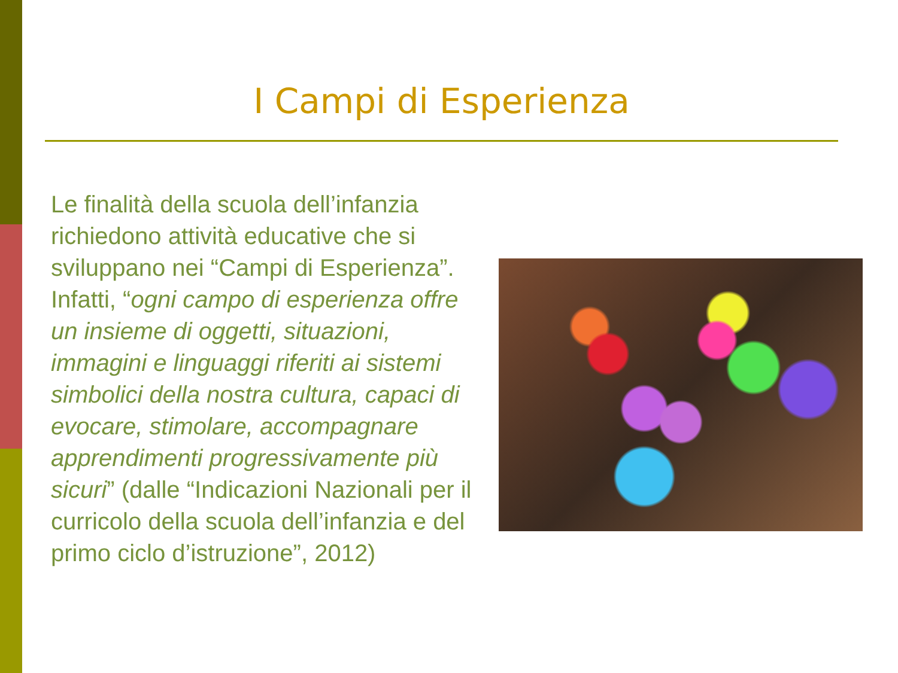I Campi di Esperienza
Le finalità della scuola dell’infanzia richiedono attività educative che si sviluppano nei “Campi di Esperienza”. Infatti, “ogni campo di esperienza offre un insieme di oggetti, situazioni, immagini e linguaggi riferiti ai sistemi simbolici della nostra cultura, capaci di evocare, stimolare, accompagnare apprendimenti progressivamente più sicuri” (dalle “Indicazioni Nazionali per il curricolo della scuola dell’infanzia e del primo ciclo d’istruzione”, 2012)